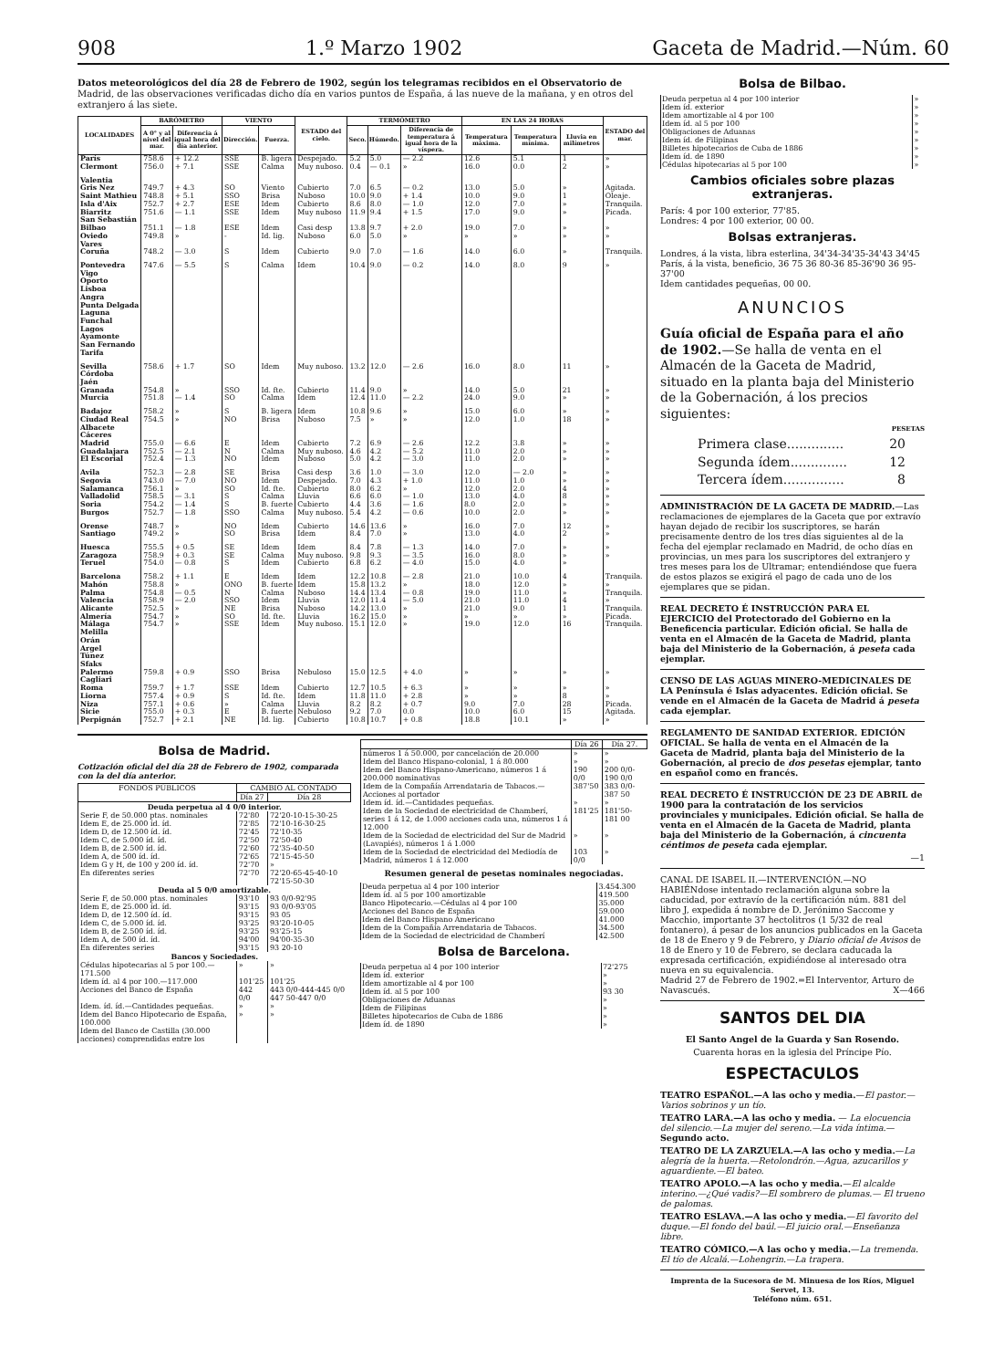908 1.º Marzo 1902 Gaceta de Madrid.—Núm. 60
Datos meteorológicos del día 28 de Febrero de 1902, según los telegramas recibidos en el Observatorio de Madrid, de las observaciones verificadas dicho día en varios puntos de España, á las nueve de la mañana, y en otros del extranjero á las siete.
| LOCALIDADES | BARÓMETRO | | VIENTO | | ESTADO del cielo. | TERMÓMETRO | | | EN LAS 24 HORAS | | | ESTADO del mar. |
| --- | --- | --- | --- | --- | --- | --- | --- | --- | --- | --- | --- | --- |
| | A 0° y al nivel del mar. | Diferencia á igual hora del día anterior. | Dirección. | Fuerza. | | Seco. | Húmedo. | Diferencia de temperatura á igual hora de la víspera. | Temperatura máxima. | Temperatura mínima. | Lluvia en milímetros | |
| París | 758.6 | + 12.2 | SSE | B. ligera | Despejado. | 5.2 | 5.0 | — 2.2 | 12.6 | 5.1 | 1 | » |
| Clermont | 756.0 | + 7.1 | SSE | Calma | Muy nuboso. | 0.4 | — 0.1 | » | 16.0 | 0.0 | 2 | » |
| Valentia | | | | | | | | | | | | |
| Gris Nez | 749.7 | + 4.3 | SO | Viento | Cubierto | 7.0 | 6.5 | — 0.2 | 13.0 | 5.0 | » | Agitada. |
| Saint Mathieu | 748.8 | + 5.1 | SSO | Brisa | Nuboso | 10.0 | 9.0 | + 1.4 | 10.0 | 9.0 | 1 | Oleaje. |
| Isla d'Aix | 752.7 | + 2.7 | ESE | Idem | Cubierto | 8.6 | 8.0 | — 1.0 | 12.0 | 7.0 | » | Tranquila. |
| Biarritz | 751.6 | — 1.1 | SSE | Idem | Muy nuboso | 11.9 | 9.4 | + 1.5 | 17.0 | 9.0 | » | Picada. |
| San Sebastián | | | | | | | | | | | | |
| Bilbao | 751.1 | — 1.8 | ESE | Idem | Casi desp | 13.8 | 9.7 | + 2.0 | 19.0 | 7.0 | » | » |
| Oviedo | 749.8 | » | - | Id. lig. | Nuboso | 6.0 | 5.0 | » | » | » | » | » |
| Vares | | | | | | | | | | | | |
| Coruña | 748.2 | — 3.0 | S | Idem | Cubierto | 9.0 | 7.0 | — 1.6 | 14.0 | 6.0 | » | Tranquila. |
| Pontevedra | 747.6 | — 5.5 | S | Calma | Idem | 10.4 | 9.0 | — 0.2 | 14.0 | 8.0 | 9 | » |
| Vigo Oporto Lisboa Angra Punta Delgada Laguna Funchal Lagos Ayamonte San Fernando Tarifa | | | | | | | | | | | | |
| Sevilla | 758.6 | + 1.7 | SO | Idem | Muy nuboso. | 13.2 | 12.0 | — 2.6 | 16.0 | 8.0 | 11 | » |
| Córdoba Jaén | | | | | | | | | | | | |
| Granada | 754.8 | » | SSO | Id. fte. | Cubierto | 11.4 | 9.0 | » | 14.0 | 5.0 | 21 | » |
| Murcia | 751.8 | — 1.4 | SO | Calma | Idem | 12.4 | 11.0 | — 2.2 | 24.0 | 9.0 | » | » |
| Badajoz | 758.2 | » | S | B. ligera | Idem | 10.8 | 9.6 | » | 15.0 | 6.0 | » | » |
| Ciudad Real | 754.5 | » | NO | Brisa | Nuboso | 7.5 | » | » | 12.0 | 1.0 | 18 | » |
| Albacete Cáceres | | | | | | | | | | | | |
| Madrid | 755.0 | — 6.6 | E | Idem | Cubierto | 7.2 | 6.9 | — 2.6 | 12.2 | 3.8 | » | » |
| Guadalajara | 752.5 | — 2.1 | N | Calma | Muy nuboso. | 4.6 | 4.2 | — 5.2 | 11.0 | 2.0 | » | » |
| El Escorial | 752.4 | — 1.3 | NO | Idem | Nuboso | 5.0 | 4.2 | — 3.0 | 11.0 | 2.0 | » | » |
| Avila | 752.3 | — 2.8 | SE | Brisa | Casi desp | 3.6 | 1.0 | — 3.0 | 12.0 | — 2.0 | » | » |
| Segovia | 743.0 | — 7.0 | NO | Idem | Despejado. | 7.0 | 4.3 | + 1.0 | 11.0 | 1.0 | » | » |
| Salamanca | 756.1 | » | SO | Id. fte. | Cubierto | 8.0 | 6.2 | » | 12.0 | 2.0 | 4 | » |
| Valladolid | 758.5 | — 3.1 | S | Calma | Lluvia | 6.6 | 6.0 | — 1.0 | 13.0 | 4.0 | 8 | » |
| Soria | 754.2 | — 1.4 | S | B. fuerte | Cubierto | 4.4 | 3.6 | — 1.6 | 8.0 | 2.0 | » | » |
| Burgos | 752.7 | — 1.8 | SSO | Calma | Muy nuboso. | 5.4 | 4.2 | — 0.6 | 10.0 | 2.0 | » | » |
| Orense | 748.7 | » | NO | Idem | Cubierto | 14.6 | 13.6 | » | 16.0 | 7.0 | 12 | » |
| Santiago | 749.2 | » | SO | Brisa | Idem | 8.4 | 7.0 | » | 13.0 | 4.0 | 2 | » |
| Huesca | 755.5 | + 0.5 | SE | Idem | Idem | 8.4 | 7.8 | — 1.3 | 14.0 | 7.0 | » | » |
| Zaragoza | 758.9 | + 0.3 | SE | Calma | Muy nuboso. | 9.8 | 9.3 | — 3.5 | 16.0 | 8.0 | » | » |
| Teruel | 754.0 | — 0.8 | S | Idem | Cubierto | 6.8 | 6.2 | — 4.0 | 15.0 | 4.0 | » | |
| Barcelona | 758.2 | + 1.1 | E | Idem | Idem | 12.2 | 10.8 | — 2.8 | 21.0 | 10.0 | 4 | Tranquila. |
| Mahón | 758.8 | » | ONO | B. fuerte | Idem | 15.8 | 13.2 | » | 18.0 | 12.0 | » | » |
| Palma | 754.8 | — 0.5 | N | Calma | Nuboso | 14.4 | 13.4 | — 0.8 | 19.0 | 11.0 | » | Tranquila. |
| Valencia | 758.9 | — 2.0 | SSO | Idem | Lluvia | 12.0 | 11.4 | — 5.0 | 21.0 | 11.0 | 4 | » |
| Alicante | 752.5 | » | NE | Brisa | Nuboso | 14.2 | 13.0 | » | 21.0 | 9.0 | 1 | Tranquila. |
| Almería | 754.7 | » | SO | Id. fte. | Lluvia | 16.2 | 15.0 | » | » | » | » | Picada. |
| Málaga | 754.7 | » | SSE | Idem | Muy nuboso. | 15.1 | 12.0 | » | 19.0 | 12.0 | 16 | Tranquila. |
| Melilla Orán Argel Túnez Sfaks | | | | | | | | | | | | |
| Palermo | 759.8 | + 0.9 | SSO | Brisa | Nebuloso | 15.0 | 12.5 | + 4.0 | » | » | » | » |
| Cagliari | | | | | | | | | | | | |
| Roma | 759.7 | + 1.7 | SSE | Idem | Cubierto | 12.7 | 10.5 | + 6.3 | » | » | » | » |
| Liorna | 757.4 | + 0.9 | S | Id. fte. | Idem | 11.8 | 11.0 | + 2.8 | » | » | 8 | » |
| Niza | 757.1 | + 0.6 | » | Calma | Lluvia | 8.2 | 8.2 | + 0.7 | 9.0 | 7.0 | 28 | Picada. |
| Sicie | 755.0 | + 0.3 | E | B. fuerte | Nebuloso | 9.2 | 7.0 | 0.0 | 10.0 | 6.0 | 15 | Agitada. |
| Perpignán | 752.7 | + 2.1 | NE | Id. lig. | Cubierto | 10.8 | 10.7 | + 0.8 | 18.8 | 10.1 | » | » |
Bolsa de Madrid.
Cotización oficial del día 28 de Febrero de 1902, comparada con la del día anterior.
| FONDOS PÚBLICOS | CAMBIO AL CONTADO | |
| --- | --- | --- |
| | Día 27 | Día 28 |
| Deuda perpetua al 4 0/0 interior. | | |
| Serie F, de 50.000 ptas. nominales | 72'80 | 72'20-10-15-30-25 |
| Idem E, de 25.000 íd. íd. | 72'85 | 72'10-16-30-25 |
| Idem D, de 12.500 íd. íd. | 72'45 | 72'10-35 |
| Idem C, de 5.000 íd. íd. | 72'50 | 72'50-40 |
| Idem B, de 2.500 íd. íd. | 72'60 | 72'35-40-50 |
| Idem A, de 500 íd. íd. | 72'65 | 72'15-45-50 |
| Idem G y H, de 100 y 200 íd. íd. | 72'70 | » |
| En diferentes series | 72'70 | 72'20-65-45-40-10 72'15-50-30 |
| Deuda al 5 0/0 amortizable. | | |
| Serie F, de 50.000 ptas. nominales | 93'10 | 93 0/0-92'95 |
| Idem E, de 25.000 íd. íd. | 93'15 | 93 0/0-93'05 |
| Idem D, de 12.500 íd. íd. | 93'15 | 93 05 |
| Idem C, de 5.000 íd. íd. | 93'25 | 93'20-10-05 |
| Idem B, de 2.500 íd. íd. | 93'25 | 93'25-15 |
| Idem A, de 500 íd. íd. | 94'00 | 94'00-35-30 |
| En diferentes series | 93'15 | 93 20-10 |
| Bancos y Sociedades. | | |
| Cédulas hipotecarias al 5 por 100.—171.500 | » | » |
| Idem íd. al 4 por 100.—117.000 | 101'25 | 101'25 |
| Acciones del Banco de España | 442 0/0 | 443 0/0-444-445 0/0 447 50-447 0/0 |
| Idem. íd. íd.—Cantidades pequeñas. | » | » |
| Idem del Banco Hipotecario de España, 100.000 | » | » |
| Idem del Banco de Castilla (30.000 acciones) comprendidas entre los | | |
| | Día 26 | Día 27. |
| --- | --- | --- |
| números 1 á 50.000, por cancelación de 20.000 | » | » |
| Idem del Banco Hispano-colonial, 1 á 80.000 | » | » |
| Idem del Banco Hispano-Americano, números 1 á 200.000 nominativas | 190 0/0 | 200 0/0-190 0/0 |
| Idem de la Compañía Arrendataria de Tabacos.—Acciones al portador | 387'50 | 383 0/0-387 50 |
| Idem íd. íd.—Cantidades pequeñas. | » | » |
| Idem de la Sociedad de electricidad de Chamberí, series 1 á 12, de 1.000 acciones cada una, números 1 á 12.000 | 181'25 | 181'50-181 00 |
| Idem de la Sociedad de electricidad del Sur de Madrid (Lavapiés), números 1 á 1.000 | » | » |
| Idem de la Sociedad de electricidad del Mediodía de Madrid, números 1 á 12.000 | 103 0/0 | » |
Resumen general de pesetas nominales negociadas.
| Deuda perpetua al 4 por 100 interior | 3.454.300 |
| Idem íd. al 5 por 100 amortizable | 419.500 |
| Banco Hipotecario.—Cédulas al 4 por 100 | 35.000 |
| Acciones del Banco de España | 59.000 |
| Idem del Banco Hispano Americano | 41.000 |
| Idem de la Compañía Arrendataria de Tabacos. | 34.500 |
| Idem de la Sociedad de electricidad de Chamberí | 42.500 |
Bolsa de Barcelona.
| Deuda perpetua al 4 por 100 interior | 72'275 |
| Idem íd. exterior | » |
| Idem amortizable al 4 por 100 | » |
| Idem íd. al 5 por 100 | 93 30 |
| Obligaciones de Aduanas | » |
| Idem de Filipinas | » |
| Billetes hipotecarios de Cuba de 1886 | » |
| Idem íd. de 1890 | » |
Bolsa de Bilbao.
| Deuda perpetua al 4 por 100 interior | » |
| Idem íd. exterior | » |
| Idem amortizable al 4 por 100 | » |
| Idem íd. al 5 por 100 | » |
| Obligaciones de Aduanas | » |
| Idem íd. de Filipinas | » |
| Billetes hipotecarios de Cuba de 1886 | » |
| Idem íd. de 1890 | » |
| Cédulas hipotecarias al 5 por 100 | » |
Cambios oficiales sobre plazas extranjeras.
París: 4 por 100 exterior, 77'85.
Londres: 4 por 100 exterior, 00 00.
Bolsas extranjeras.
Londres, á la vista, libra esterlina, 34'34-34'35-34'43 34'45
París, á la vista, beneficio, 36 75 36 80-36 85-36'90 36 95-37'00
Idem cantidades pequeñas, 00 00.
ANUNCIOS
Guía oficial de España para el año de 1902.—Se halla de venta en el Almacén de la Gaceta de Madrid, situado en la planta baja del Ministerio de la Gobernación, á los precios siguientes:
PESETAS
| Primera clase.............. | 20 |
| Segunda ídem.............. | 12 |
| Tercera ídem............... | 8 |
ADMINISTRACIÓN DE LA GACETA DE MADRID.—Las reclamaciones de ejemplares de la Gaceta que por extravío hayan dejado de recibir los suscriptores, se harán precisamente dentro de los tres días siguientes al de la fecha del ejemplar reclamado en Madrid, de ocho días en provincias, un mes para los suscriptores del extranjero y tres meses para los de Ultramar; entendiéndose que fuera de estos plazos se exigirá el pago de cada uno de los ejemplares que se pidan.
REAL DECRETO É INSTRUCCIÓN PARA EL EJERCICIO del Protectorado del Gobierno en la Beneficencia particular. Edición oficial. Se halla de venta en el Almacén de la Gaceta de Madrid, planta baja del Ministerio de la Gobernación, á peseta cada ejemplar.
CENSO DE LAS AGUAS MINERO-MEDICINALES DE LA Península é Islas adyacentes. Edición oficial. Se vende en el Almacén de la Gaceta de Madrid á peseta cada ejemplar.
REGLAMENTO DE SANIDAD EXTERIOR. EDICIÓN OFICIAL. Se halla de venta en el Almacén de la Gaceta de Madrid, planta baja del Ministerio de la Gobernación, al precio de dos pesetas ejemplar, tanto en español como en francés.
REAL DECRETO É INSTRUCCIÓN DE 23 DE ABRIL de 1900 para la contratación de los servicios provinciales y municipales. Edición oficial. Se halla de venta en el Almacén de la Gaceta de Madrid, planta baja del Ministerio de la Gobernación, á cincuenta céntimos de peseta cada ejemplar.
—1
CANAL DE ISABEL II.—INTERVENCIÓN.—NO HABIÉNdose intentado reclamación alguna sobre la caducidad, por extravío de la certificación núm. 881 del libro J, expedida á nombre de D. Jerónimo Saccome y Macchio, importante 37 hectolitros (1 5/32 de real fontanero), á pesar de los anuncios publicados en la Gaceta de 18 de Enero y 9 de Febrero, y Diario oficial de Avisos de 18 de Enero y 10 de Febrero, se declara caducada la expresada certificación, expidiéndose al interesado otra nueva en su equivalencia.
Madrid 27 de Febrero de 1902.=El Interventor, Arturo de Navascués. X—466
SANTOS DEL DIA
El Santo Angel de la Guarda y San Rosendo.
Cuarenta horas en la iglesia del Príncipe Pío.
ESPECTACULOS
TEATRO ESPAÑOL.—A las ocho y media.—El pastor.—Varios sobrinos y un tío.
TEATRO LARA.—A las ocho y media. — La elocuencia del silencio.—La mujer del sereno.—La vida íntima.—Segundo acto.
TEATRO DE LA ZARZUELA.—A las ocho y media.—La alegría de la huerta.—Retolondrón.—Agua, azucarillos y aguardiente.—El bateo.
TEATRO APOLO.—A las ocho y media.—El alcalde interino.—¿Qué vadis?—El sombrero de plumas.— El trueno de palomas.
TEATRO ESLAVA.—A las ocho y media.—El favorito del duque.—El fondo del baúl.—El juicio oral.—Enseñanza libre.
TEATRO CÓMICO.—A las ocho y media.—La tremenda. El tío de Alcalá.—Lohengrin.—La trapera.
Imprenta de la Sucesora de M. Minuesa de los Ríos, Miguel Servet, 13.
Teléfono núm. 651.